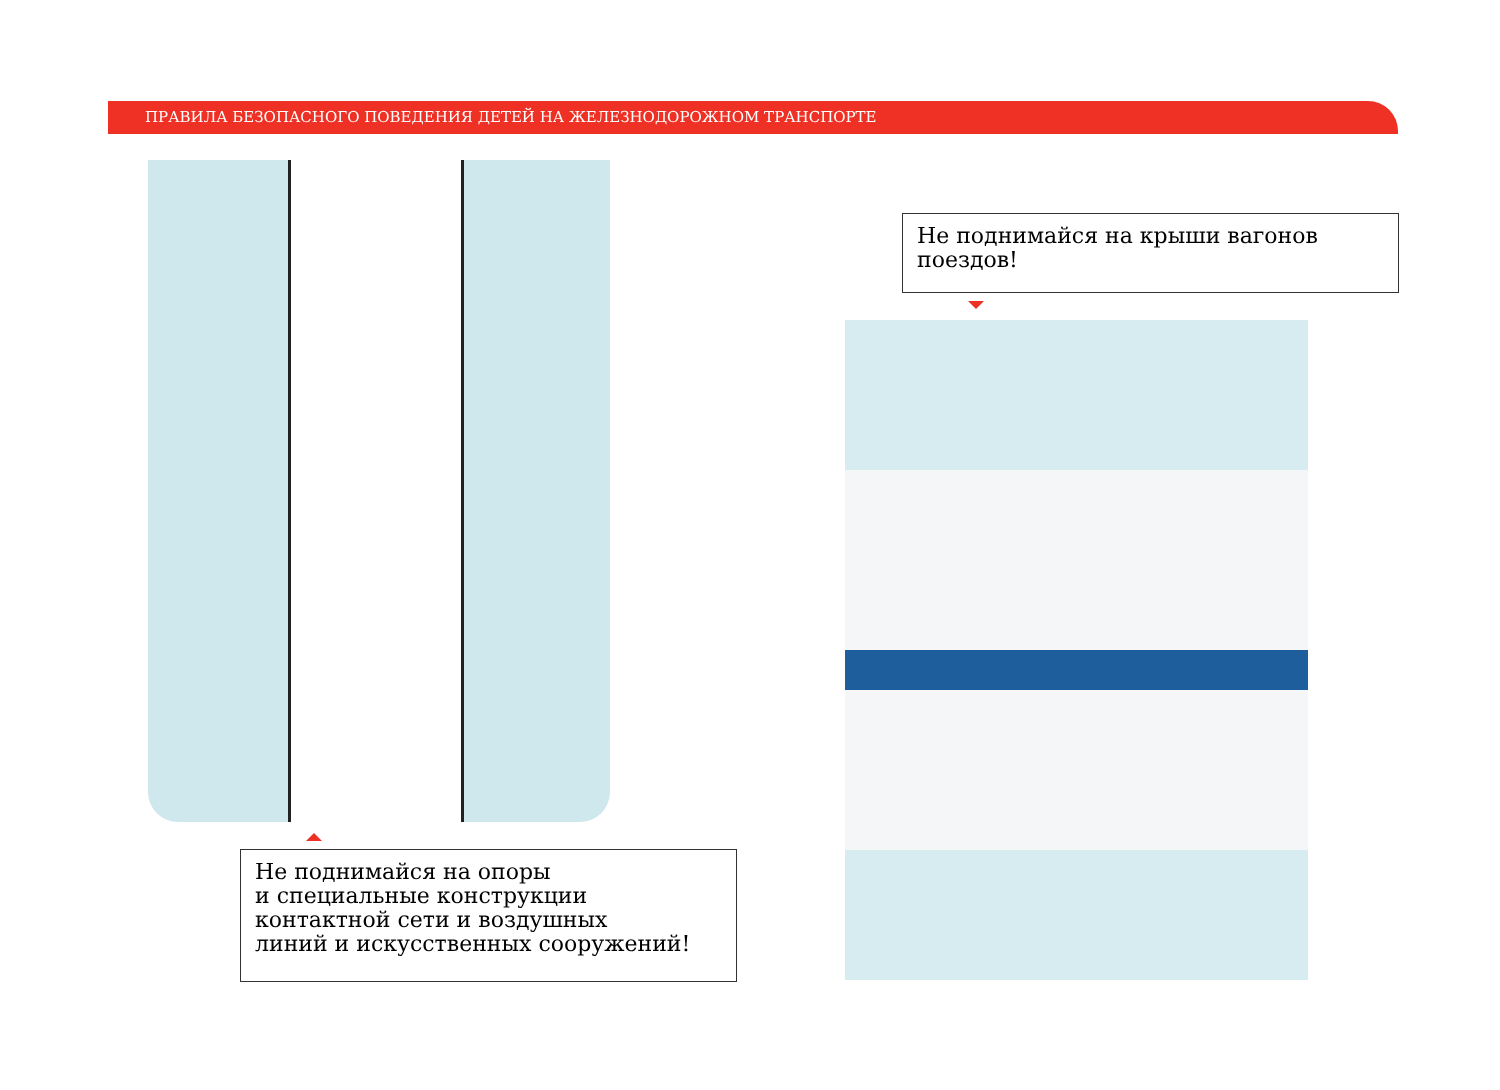ПРАВИЛА БЕЗОПАСНОГО ПОВЕДЕНИЯ ДЕТЕЙ НА ЖЕЛЕЗНОДОРОЖНОМ ТРАНСПОРТЕ
Не поднимайся на опоры
и специальные конструкции
контактной сети и воздушных
линий и искусственных сооружений!
Не поднимайся на крыши вагонов
поездов!